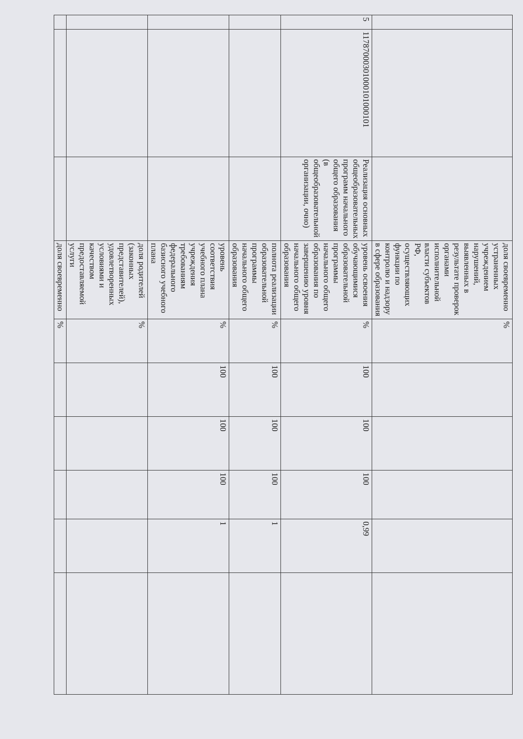| | | | доля своевременно устраненных учреждением нарушений, выявленных в результате проверок органами исполнительной власти субъектов РФ, осуществляющих функции по контролю и надзору в сфере образования | % | | | | | |
| 5 | 11787000301000101000101 | Реализация основных общеобразовательных программ начального общего образования (в общеобразовательной организации, очно) | уровень освоения обучающимися образовательной программы начального общего образования по завершению уровня начального общего образования | % | 100 | 100 | 100 | 0,99 | |
| | | | полнота реализации образовательной программы начального общего образования | % | 100 | 100 | 100 | 1 | |
| | | | уровень соответствия учебного плана учреждения требованиям федерального базисного учебного плана | % | 100 | 100 | 100 | 1 | |
| | | | доля родителей (законных представителей), удовлетворенных условиями и качеством предоставляемой услуги | % | | | | | |
| | | | доля своевременно | % | | | | | |